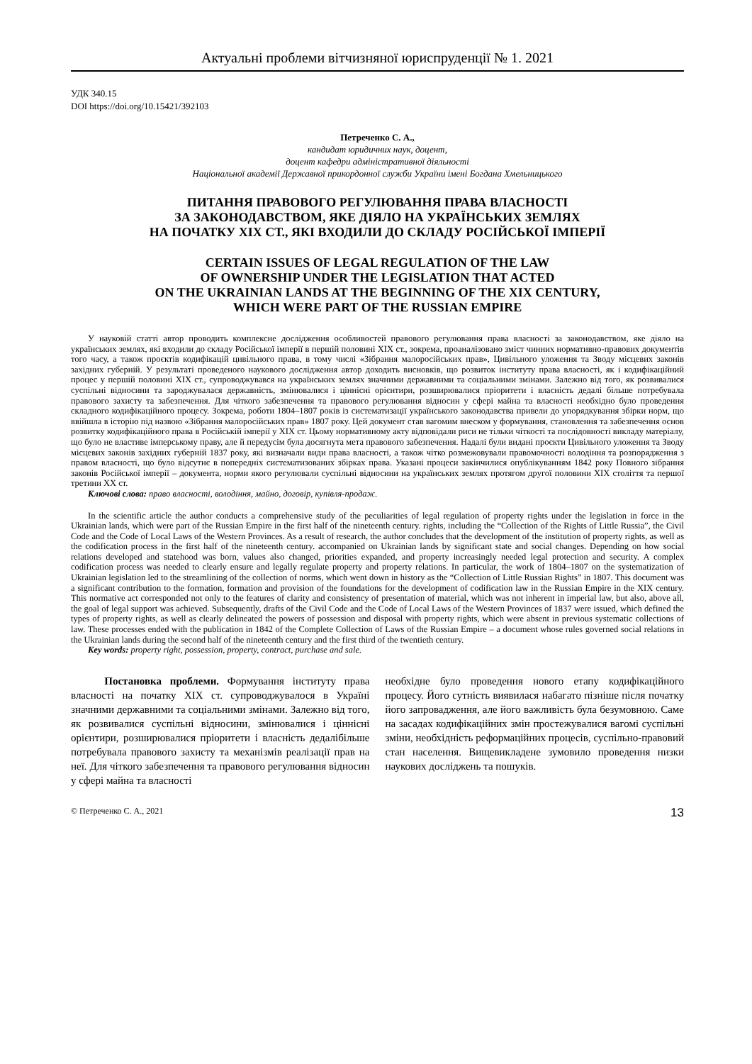Актуальні проблеми вітчизняної юриспруденції № 1. 2021
УДК 340.15
DOI https://doi.org/10.15421/392103
Петреченко С. А.,
кандидат юридичних наук, доцент,
доцент кафедри адміністративної діяльності
Національної академії Державної прикордонної служби України імені Богдана Хмельницького
ПИТАННЯ ПРАВОВОГО РЕГУЛЮВАННЯ ПРАВА ВЛАСНОСТІ
ЗА ЗАКОНОДАВСТВОМ, ЯКЕ ДІЯЛО НА УКРАЇНСЬКИХ ЗЕМЛЯХ
НА ПОЧАТКУ ХІХ СТ., ЯКІ ВХОДИЛИ ДО СКЛАДУ РОСІЙСЬКОЇ ІМПЕРІЇ
CERTAIN ISSUES OF LEGAL REGULATION OF THE LAW
OF OWNERSHIP UNDER THE LEGISLATION THAT ACTED
ON THE UKRAINIAN LANDS AT THE BEGINNING OF THE XIX CENTURY,
WHICH WERE PART OF THE RUSSIAN EMPIRE
У науковій статті автор проводить комплексне дослідження особливостей правового регулювання права власності за законодавством, яке діяло на українських землях, які входили до складу Російської імперії в першій половині ХІХ ст., зокрема, проаналізовано зміст чинних нормативно-правових документів того часу, а також проєктів кодифікацій цивільного права, в тому числі «Зібрання малоросійських прав», Цивільного уложення та Зводу місцевих законів західних губерній. У результаті проведеного наукового дослідження автор доходить висновків, що розвиток інституту права власності, як і кодифікаційний процес у першій половині ХІХ ст., супроводжувався на українських землях значними державними та соціальними змінами. Залежно від того, як розвивалися суспільні відносини та зароджувалася державність, змінювалися і ціннісні орієнтири, розширювалися пріоритети і власність дедалі більше потребувала правового захисту та забезпечення. Для чіткого забезпечення та правового регулювання відносин у сфері майна та власності необхідно було проведення складного кодифікаційного процесу. Зокрема, роботи 1804–1807 років із систематизації українського законодавства привели до упорядкування збірки норм, що ввійшла в історію під назвою «Зібрання малоросійських прав» 1807 року. Цей документ став вагомим внеском у формування, становлення та забезпечення основ розвитку кодифікаційного права в Російській імперії у ХІХ ст. Цьому нормативному акту відповідали риси не тільки чіткості та послідовності викладу матеріалу, що було не властиве імперському праву, але й передусім була досягнута мета правового забезпечення. Надалі були видані проєкти Цивільного уложення та Зводу місцевих законів західних губерній 1837 року, які визначали види права власності, а також чітко розмежовували правомочності володіння та розпорядження з правом власності, що було відсутнє в попередніх систематизованих збірках права. Указані процеси закінчилися опублікуванням 1842 року Повного зібрання законів Російської імперії – документа, норми якого регулювали суспільні відносини на українських землях протягом другої половини ХІХ століття та першої третини ХХ ст.
Ключові слова: право власності, володіння, майно, договір, купівля-продаж.
In the scientific article the author conducts a comprehensive study of the peculiarities of legal regulation of property rights under the legislation in force in the Ukrainian lands, which were part of the Russian Empire in the first half of the nineteenth century. rights, including the “Collection of the Rights of Little Russia”, the Civil Code and the Code of Local Laws of the Western Provinces. As a result of research, the author concludes that the development of the institution of property rights, as well as the codification process in the first half of the nineteenth century. accompanied on Ukrainian lands by significant state and social changes. Depending on how social relations developed and statehood was born, values also changed, priorities expanded, and property increasingly needed legal protection and security. A complex codification process was needed to clearly ensure and legally regulate property and property relations. In particular, the work of 1804–1807 on the systematization of Ukrainian legislation led to the streamlining of the collection of norms, which went down in history as the “Collection of Little Russian Rights” in 1807. This document was a significant contribution to the formation, formation and provision of the foundations for the development of codification law in the Russian Empire in the XIX century. This normative act corresponded not only to the features of clarity and consistency of presentation of material, which was not inherent in imperial law, but also, above all, the goal of legal support was achieved. Subsequently, drafts of the Civil Code and the Code of Local Laws of the Western Provinces of 1837 were issued, which defined the types of property rights, as well as clearly delineated the powers of possession and disposal with property rights, which were absent in previous systematic collections of law. These processes ended with the publication in 1842 of the Complete Collection of Laws of the Russian Empire – a document whose rules governed social relations in the Ukrainian lands during the second half of the nineteenth century and the first third of the twentieth century.
Key words: property right, possession, property, contract, purchase and sale.
Постановка проблеми. Формування інституту права власності на початку ХІХ ст. супроводжувалося в Україні значними державними та соціальними змінами. Залежно від того, як розвивалися суспільні відносини, змінювалися і ціннісні орієнтири, розширювалися пріоритети і власність дедалібільше потребувала правового захисту та механізмів реалізації прав на неї. Для чіткого забезпечення та правового регулювання відносин у сфері майна та власності
необхідне було проведення нового етапу кодифікаційного процесу. Його сутність виявилася набагато пізніше після початку його запровадження, але його важливість була безумовною. Саме на засадах кодифікаційних змін простежувалися вагомі суспільні зміни, необхідність реформаційних процесів, суспільно-правовий стан населення. Вищевикладене зумовило проведення низки наукових досліджень та пошуків.
© Петреченко С. А., 2021 13